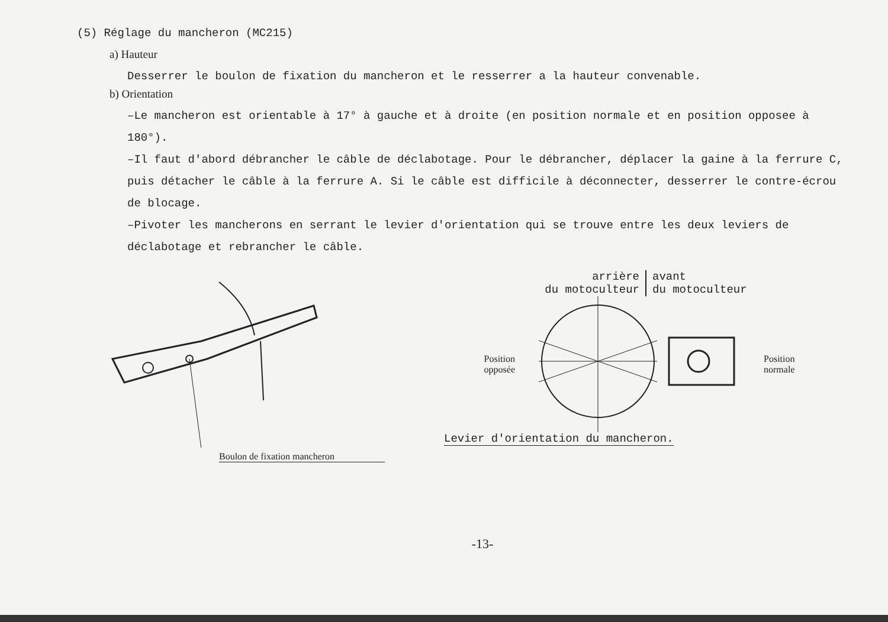(5) Réglage du mancheron (MC215)
a) Hauteur
Desserrer le boulon de fixation du mancheron et le resserrer a la hauteur convenable.
b) Orientation
–Le mancheron est orientable à 17° à gauche et à droite (en position normale et en position opposee à 180°).
–Il faut d'abord débrancher le câble de déclabotage. Pour le débrancher, déplacer la gaine à la ferrure C, puis détacher le câble à la ferrure A. Si le câble est difficile à déconnecter, desserrer le contre-écrou de blocage.
–Pivoter les mancherons en serrant le levier d'orientation qui se trouve entre les deux leviers de déclabotage et rebrancher le câble.
Boulon de fixation mancheron
arrière
du motoculteur
avant
du motoculteur
Position
opposée
Position
normale
Levier d'orientation du mancheron.
-13-